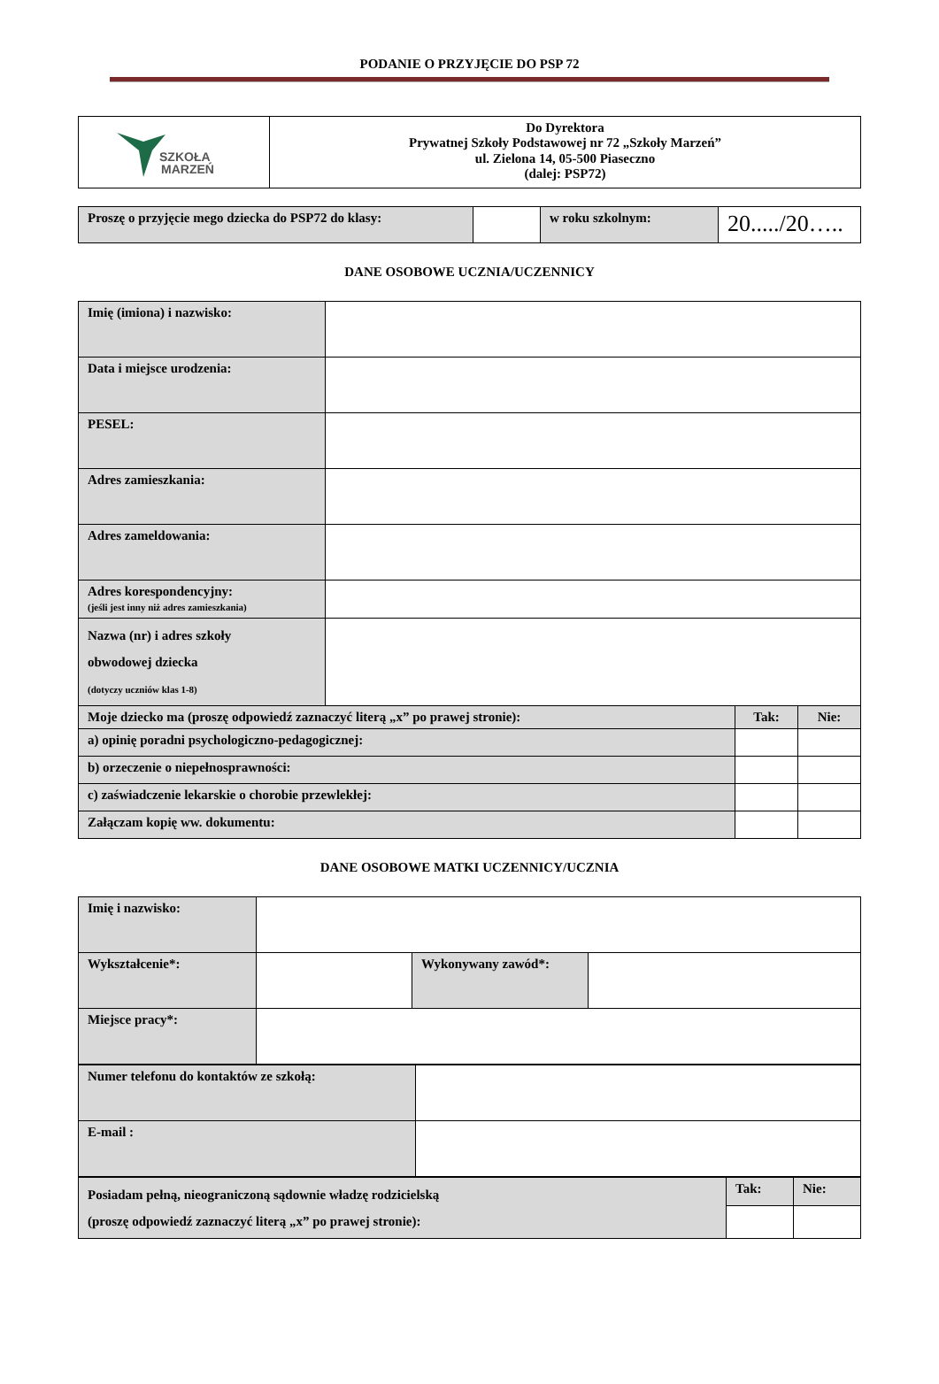PODANIE O PRZYJĘCIE DO PSP 72
| SZKOŁA MARZEŃ | Do Dyrektora Prywatnej Szkoły Podstawowej nr 72 „Szkoły Marzeń” ul. Zielona 14, 05-500 Piaseczno (dalej: PSP72) |
| Proszę o przyjęcie mego dziecka do PSP72 do klasy: | | w roku szkolnym: | 20...../20….. |
DANE OSOBOWE UCZNIA/UCZENNICY
| Imię (imiona) i nazwisko: | | | |
| Data i miejsce urodzenia: | | | |
| PESEL: | | | |
| Adres zamieszkania: | | | |
| Adres zameldowania: | | | |
| Adres korespondencyjny: (jeśli jest inny niż adres zamieszkania) | | | |
| Nazwa (nr) i adres szkoły obwodowej dziecka (dotyczy uczniów klas 1-8) | | | |
| Moje dziecko ma (proszę odpowiedź zaznaczyć literą „x” po prawej stronie): | | Tak: | Nie: |
| a) opinię poradni psychologiczno-pedagogicznej: | | | |
| b) orzeczenie o niepełnosprawności: | | | |
| c) zaświadczenie lekarskie o chorobie przewlekłej: | | | |
| Załączam kopię ww. dokumentu: | | | |
DANE OSOBOWE MATKI UCZENNICY/UCZNIA
| Imię i nazwisko: | | | |
| Wykształcenie*: | | Wykonywany zawód*: | |
| Miejsce pracy*: | | | |
| Numer telefonu do kontaktów ze szkołą: | |
| E-mail : | |
| Posiadam pełną, nieograniczoną sądownie władzę rodzicielską (proszę odpowiedź zaznaczyć literą „x” po prawej stronie): | Tak: | Nie: |